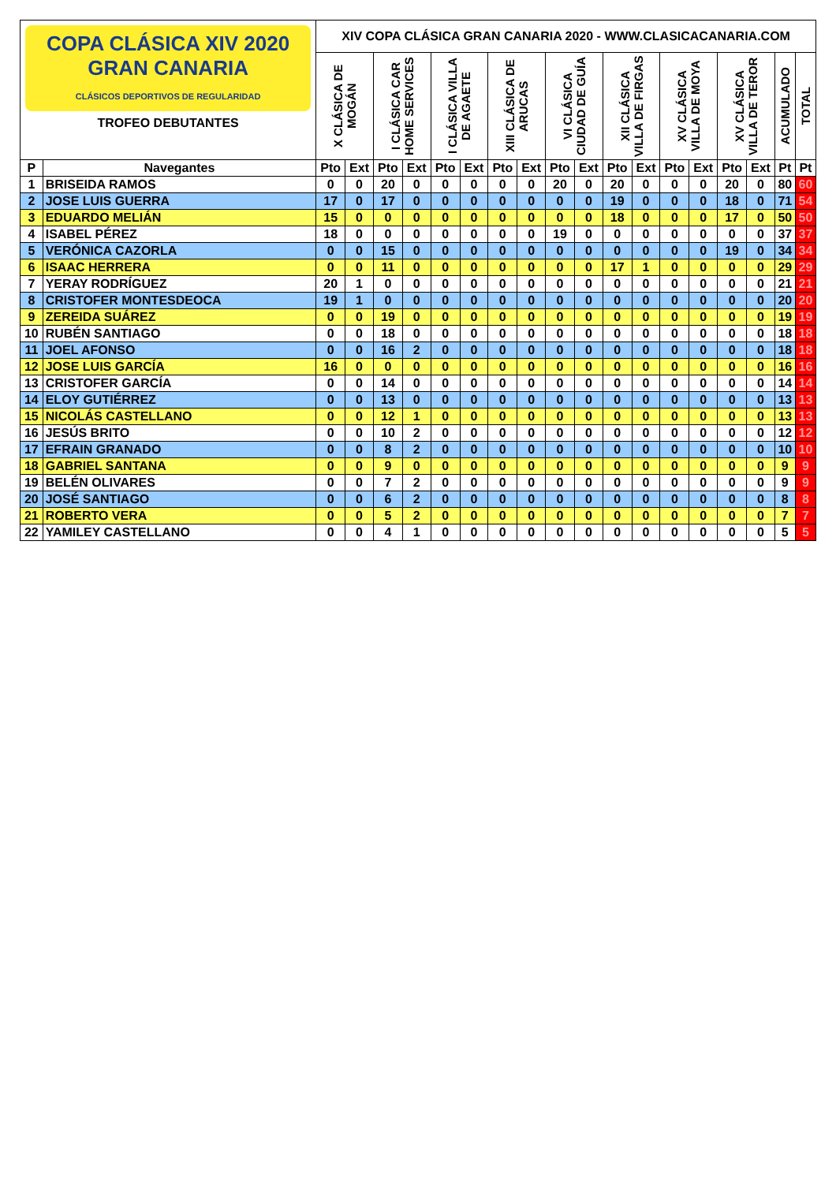| COPA CLÁSICA XIV 2020 GRAN CANARIA CLÁSICOS DEPORTIVOS DE REGULARIDAD TROFEO DEBUTANTES | | XIV COPA CLÁSICA GRAN CANARIA 2020 - WWW.CLASICACANARIA.COM | | | | | | | | | | | | | | | | | |
| | | X CLÁSICA DE MOGÁN | | I CLÁSICA CAR HOME SERVICES | | I CLÁSICA VILLA DE AGAETE | | XIII CLÁSICA DE ARUCAS | | VI CLÁSICA CIUDAD DE GUÍA | | XII CLÁSICA VILLA DE FIRGAS | | XV CLÁSICA VILLA DE MOYA | | XV CLÁSICA VILLA DE TEROR | | ACUMULADO | TOTAL |
| P | Navegantes | Pto | Ext | Pto | Ext | Pto | Ext | Pto | Ext | Pto | Ext | Pto | Ext | Pto | Ext | Pto | Ext | Pt | Pt |
| 1 | BRISEIDA RAMOS | 0 | 0 | 20 | 0 | 0 | 0 | 0 | 0 | 20 | 0 | 20 | 0 | 0 | 0 | 20 | 0 | 80 | 60 |
| 2 | JOSE LUIS GUERRA | 17 | 0 | 17 | 0 | 0 | 0 | 0 | 0 | 0 | 0 | 19 | 0 | 0 | 0 | 18 | 0 | 71 | 54 |
| 3 | EDUARDO MELIÁN | 15 | 0 | 0 | 0 | 0 | 0 | 0 | 0 | 0 | 0 | 18 | 0 | 0 | 0 | 17 | 0 | 50 | 50 |
| 4 | ISABEL PÉREZ | 18 | 0 | 0 | 0 | 0 | 0 | 0 | 0 | 19 | 0 | 0 | 0 | 0 | 0 | 0 | 0 | 37 | 37 |
| 5 | VERÓNICA CAZORLA | 0 | 0 | 15 | 0 | 0 | 0 | 0 | 0 | 0 | 0 | 0 | 0 | 0 | 0 | 19 | 0 | 34 | 34 |
| 6 | ISAAC HERRERA | 0 | 0 | 11 | 0 | 0 | 0 | 0 | 0 | 0 | 0 | 17 | 1 | 0 | 0 | 0 | 0 | 29 | 29 |
| 7 | YERAY RODRÍGUEZ | 20 | 1 | 0 | 0 | 0 | 0 | 0 | 0 | 0 | 0 | 0 | 0 | 0 | 0 | 0 | 0 | 21 | 21 |
| 8 | CRISTOFER MONTESDEOCA | 19 | 1 | 0 | 0 | 0 | 0 | 0 | 0 | 0 | 0 | 0 | 0 | 0 | 0 | 0 | 0 | 20 | 20 |
| 9 | ZEREIDA SUÁREZ | 0 | 0 | 19 | 0 | 0 | 0 | 0 | 0 | 0 | 0 | 0 | 0 | 0 | 0 | 0 | 0 | 19 | 19 |
| 10 | RUBÉN SANTIAGO | 0 | 0 | 18 | 0 | 0 | 0 | 0 | 0 | 0 | 0 | 0 | 0 | 0 | 0 | 0 | 0 | 18 | 18 |
| 11 | JOEL AFONSO | 0 | 0 | 16 | 2 | 0 | 0 | 0 | 0 | 0 | 0 | 0 | 0 | 0 | 0 | 0 | 0 | 18 | 18 |
| 12 | JOSE LUIS GARCÍA | 16 | 0 | 0 | 0 | 0 | 0 | 0 | 0 | 0 | 0 | 0 | 0 | 0 | 0 | 0 | 0 | 16 | 16 |
| 13 | CRISTOFER GARCÍA | 0 | 0 | 14 | 0 | 0 | 0 | 0 | 0 | 0 | 0 | 0 | 0 | 0 | 0 | 0 | 0 | 14 | 14 |
| 14 | ELOY GUTIÉRREZ | 0 | 0 | 13 | 0 | 0 | 0 | 0 | 0 | 0 | 0 | 0 | 0 | 0 | 0 | 0 | 0 | 13 | 13 |
| 15 | NICOLÁS CASTELLANO | 0 | 0 | 12 | 1 | 0 | 0 | 0 | 0 | 0 | 0 | 0 | 0 | 0 | 0 | 0 | 0 | 13 | 13 |
| 16 | JESÚS BRITO | 0 | 0 | 10 | 2 | 0 | 0 | 0 | 0 | 0 | 0 | 0 | 0 | 0 | 0 | 0 | 0 | 12 | 12 |
| 17 | EFRAIN GRANADO | 0 | 0 | 8 | 2 | 0 | 0 | 0 | 0 | 0 | 0 | 0 | 0 | 0 | 0 | 0 | 0 | 10 | 10 |
| 18 | GABRIEL SANTANA | 0 | 0 | 9 | 0 | 0 | 0 | 0 | 0 | 0 | 0 | 0 | 0 | 0 | 0 | 0 | 0 | 9 | 9 |
| 19 | BELÉN OLIVARES | 0 | 0 | 7 | 2 | 0 | 0 | 0 | 0 | 0 | 0 | 0 | 0 | 0 | 0 | 0 | 0 | 9 | 9 |
| 20 | JOSÉ SANTIAGO | 0 | 0 | 6 | 2 | 0 | 0 | 0 | 0 | 0 | 0 | 0 | 0 | 0 | 0 | 0 | 0 | 8 | 8 |
| 21 | ROBERTO VERA | 0 | 0 | 5 | 2 | 0 | 0 | 0 | 0 | 0 | 0 | 0 | 0 | 0 | 0 | 0 | 0 | 7 | 7 |
| 22 | YAMILEY CASTELLANO | 0 | 0 | 4 | 1 | 0 | 0 | 0 | 0 | 0 | 0 | 0 | 0 | 0 | 0 | 0 | 0 | 5 | 5 |